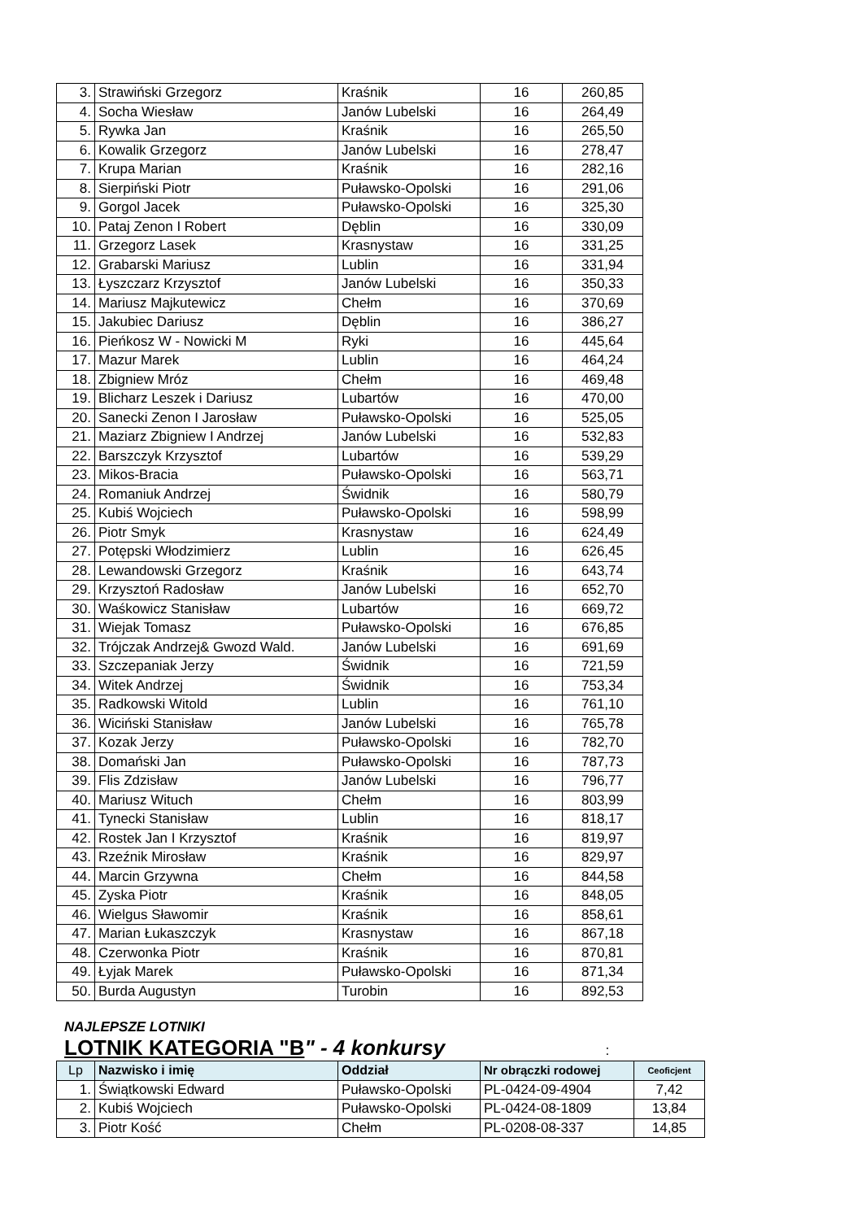| 3. | Strawiński Grzegorz | Kraśnik | 16 | 260,85 |
| 4. | Socha Wiesław | Janów Lubelski | 16 | 264,49 |
| 5. | Rywka Jan | Kraśnik | 16 | 265,50 |
| 6. | Kowalik Grzegorz | Janów Lubelski | 16 | 278,47 |
| 7. | Krupa Marian | Kraśnik | 16 | 282,16 |
| 8. | Sierpiński Piotr | Puławsko-Opolski | 16 | 291,06 |
| 9. | Gorgol Jacek | Puławsko-Opolski | 16 | 325,30 |
| 10. | Pataj Zenon I Robert | Dęblin | 16 | 330,09 |
| 11. | Grzegorz Lasek | Krasnystaw | 16 | 331,25 |
| 12. | Grabarski Mariusz | Lublin | 16 | 331,94 |
| 13. | Łyszczarz Krzysztof | Janów Lubelski | 16 | 350,33 |
| 14. | Mariusz Majkutewicz | Chełm | 16 | 370,69 |
| 15. | Jakubiec Dariusz | Dęblin | 16 | 386,27 |
| 16. | Pieńkosz W - Nowicki M | Ryki | 16 | 445,64 |
| 17. | Mazur Marek | Lublin | 16 | 464,24 |
| 18. | Zbigniew Mróz | Chełm | 16 | 469,48 |
| 19. | Blicharz Leszek i Dariusz | Lubartów | 16 | 470,00 |
| 20. | Sanecki Zenon I Jarosław | Puławsko-Opolski | 16 | 525,05 |
| 21. | Maziarz Zbigniew I Andrzej | Janów Lubelski | 16 | 532,83 |
| 22. | Barszczyk Krzysztof | Lubartów | 16 | 539,29 |
| 23. | Mikos-Bracia | Puławsko-Opolski | 16 | 563,71 |
| 24. | Romaniuk Andrzej | Świdnik | 16 | 580,79 |
| 25. | Kubiś Wojciech | Puławsko-Opolski | 16 | 598,99 |
| 26. | Piotr Smyk | Krasnystaw | 16 | 624,49 |
| 27. | Potępski Włodzimierz | Lublin | 16 | 626,45 |
| 28. | Lewandowski Grzegorz | Kraśnik | 16 | 643,74 |
| 29. | Krzysztoń Radosław | Janów Lubelski | 16 | 652,70 |
| 30. | Waśkowicz Stanisław | Lubartów | 16 | 669,72 |
| 31. | Wiejak Tomasz | Puławsko-Opolski | 16 | 676,85 |
| 32. | Trójczak Andrzej& Gwozd Wald. | Janów Lubelski | 16 | 691,69 |
| 33. | Szczepaniak Jerzy | Świdnik | 16 | 721,59 |
| 34. | Witek Andrzej | Świdnik | 16 | 753,34 |
| 35. | Radkowski Witold | Lublin | 16 | 761,10 |
| 36. | Wiciński Stanisław | Janów Lubelski | 16 | 765,78 |
| 37. | Kozak Jerzy | Puławsko-Opolski | 16 | 782,70 |
| 38. | Domański Jan | Puławsko-Opolski | 16 | 787,73 |
| 39. | Flis Zdzisław | Janów Lubelski | 16 | 796,77 |
| 40. | Mariusz Wituch | Chełm | 16 | 803,99 |
| 41. | Tynecki Stanisław | Lublin | 16 | 818,17 |
| 42. | Rostek Jan I Krzysztof | Kraśnik | 16 | 819,97 |
| 43. | Rzeźnik Mirosław | Kraśnik | 16 | 829,97 |
| 44. | Marcin Grzywna | Chełm | 16 | 844,58 |
| 45. | Zyska Piotr | Kraśnik | 16 | 848,05 |
| 46. | Wielgus Sławomir | Kraśnik | 16 | 858,61 |
| 47. | Marian Łukaszczyk | Krasnystaw | 16 | 867,18 |
| 48. | Czerwonka Piotr | Kraśnik | 16 | 870,81 |
| 49. | Łyjak Marek | Puławsko-Opolski | 16 | 871,34 |
| 50. | Burda Augustyn | Turobin | 16 | 892,53 |
NAJLEPSZE LOTNIKI
LOTNIK KATEGORIA "B" - 4 konkursy :
| Lp | Nazwisko i imię | Oddział | Nr obrączki rodowej | Ceoficjent |
| --- | --- | --- | --- | --- |
| 1. | Świątkowski Edward | Puławsko-Opolski | PL-0424-09-4904 | 7,42 |
| 2. | Kubiś Wojciech | Puławsko-Opolski | PL-0424-08-1809 | 13,84 |
| 3. | Piotr Kość | Chełm | PL-0208-08-337 | 14,85 |